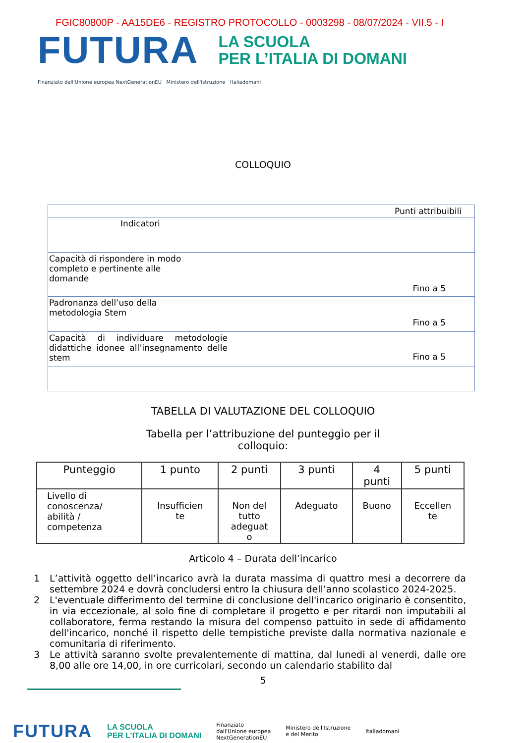FGIC80800P - AA15DE6 - REGISTRO PROTOCOLLO - 0003298 - 08/07/2024 - VII.5 - I
FUTURA
LA SCUOLA
PER L’ITALIA DI DOMANI
Finanziato dall'Unione europea NextGenerationEU Ministero dell'Istruzione Italiadomani
COLLOQUIO
| Punti attribuibili |
| Indicatori |
| Capacità di rispondere in modo completo e pertinente alle domande Fino a 5 |
| Padronanza dell’uso della metodologia Stem Fino a 5 |
| Capacità di individuare metodologie didattiche idonee all’insegnamento delle stem Fino a 5 |
TABELLA DI VALUTAZIONE DEL COLLOQUIO
Tabella per l’attribuzione del punteggio per il
colloquio:
| Punteggio | 1 punto | 2 punti | 3 punti | 4 punti | 5 punti |
| Livello di conoscenza/ abilità / competenza | Insufficien te | Non del tutto adeguat o | Adeguato | Buono | Eccellen te |
Articolo 4 – Durata dell’incarico
1 L’attività oggetto dell’incarico avrà la durata massima di quattro mesi a decorrere da settembre 2024 e dovrà concludersi entro la chiusura dell’anno scolastico 2024-2025.
2 L'eventuale differimento del termine di conclusione dell'incarico originario è consentito, in via eccezionale, al solo fine di completare il progetto e per ritardi non imputabili al collaboratore, ferma restando la misura del compenso pattuito in sede di affidamento dell'incarico, nonché il rispetto delle tempistiche previste dalla normativa nazionale e comunitaria di riferimento.
3 Le attività saranno svolte prevalentemente di mattina, dal lunedi al venerdi, dalle ore 8,00 alle ore 14,00, in ore curricolari, secondo un calendario stabilito dal
5
FUTURA LA SCUOLA
PER L’ITALIA DI DOMANI Finanziato
dall'Unione europea
NextGenerationEU Ministero dell'Istruzione
e del Merito Italiadomani